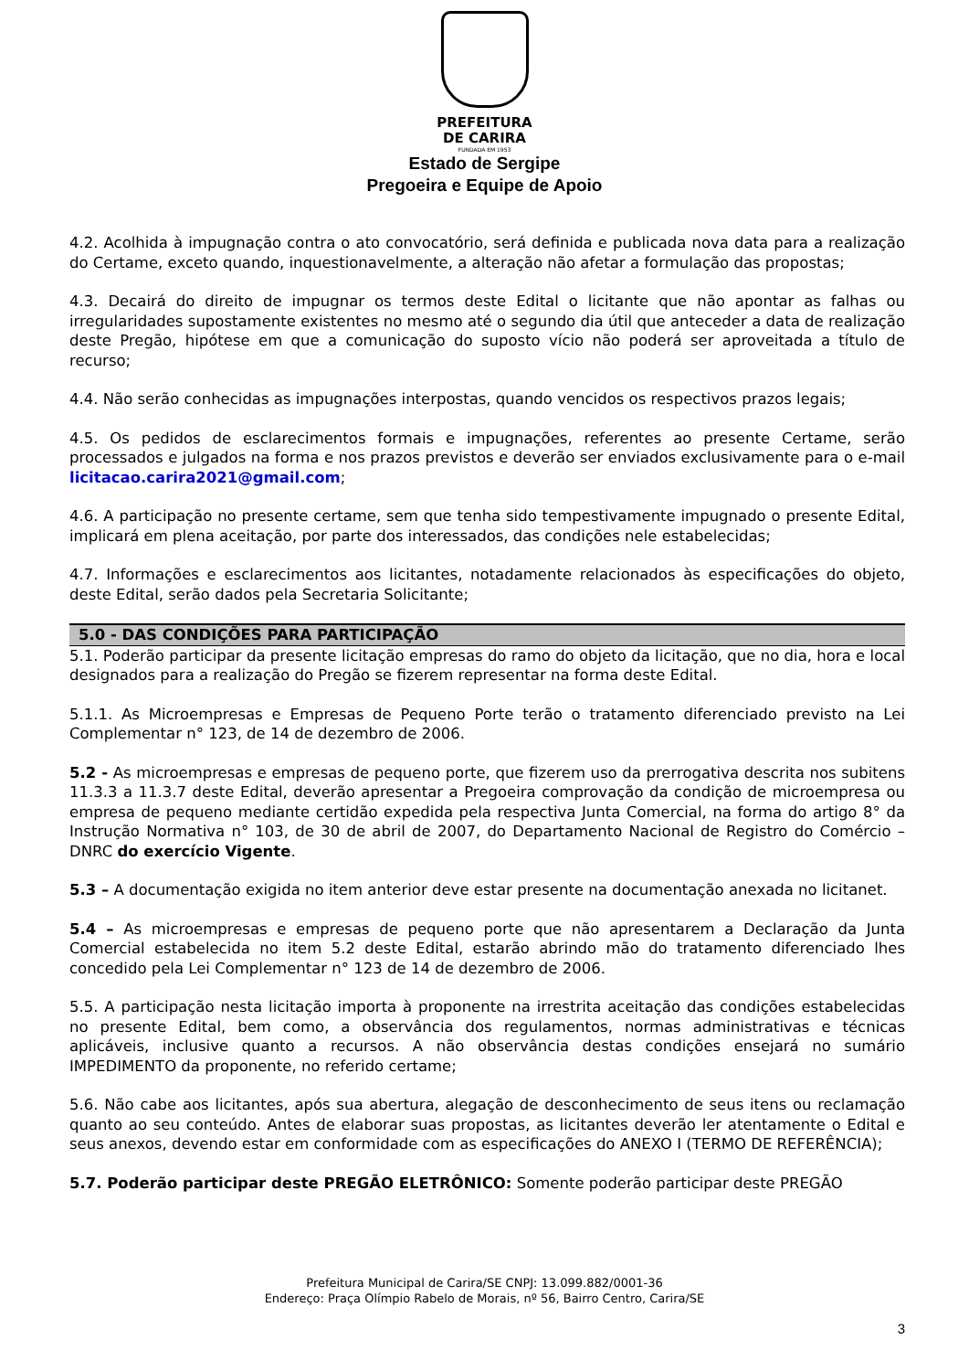PREFEITURA
DE CARIRA
FUNDADA EM 1953
Estado de Sergipe
Pregoeira e Equipe de Apoio
4.2. Acolhida à impugnação contra o ato convocatório, será definida e publicada nova data para a realização do Certame, exceto quando, inquestionavelmente, a alteração não afetar a formulação das propostas;
4.3. Decairá do direito de impugnar os termos deste Edital o licitante que não apontar as falhas ou irregularidades supostamente existentes no mesmo até o segundo dia útil que anteceder a data de realização deste Pregão, hipótese em que a comunicação do suposto vício não poderá ser aproveitada a título de recurso;
4.4. Não serão conhecidas as impugnações interpostas, quando vencidos os respectivos prazos legais;
4.5. Os pedidos de esclarecimentos formais e impugnações, referentes ao presente Certame, serão processados e julgados na forma e nos prazos previstos e deverão ser enviados exclusivamente para o e-mail licitacao.carira2021@gmail.com;
4.6. A participação no presente certame, sem que tenha sido tempestivamente impugnado o presente Edital, implicará em plena aceitação, por parte dos interessados, das condições nele estabelecidas;
4.7. Informações e esclarecimentos aos licitantes, notadamente relacionados às especificações do objeto, deste Edital, serão dados pela Secretaria Solicitante;
5.0 - DAS CONDIÇÕES PARA PARTICIPAÇÃO
5.1. Poderão participar da presente licitação empresas do ramo do objeto da licitação, que no dia, hora e local designados para a realização do Pregão se fizerem representar na forma deste Edital.
5.1.1. As Microempresas e Empresas de Pequeno Porte terão o tratamento diferenciado previsto na Lei Complementar n° 123, de 14 de dezembro de 2006.
5.2 - As microempresas e empresas de pequeno porte, que fizerem uso da prerrogativa descrita nos subitens 11.3.3 a 11.3.7 deste Edital, deverão apresentar a Pregoeira comprovação da condição de microempresa ou empresa de pequeno mediante certidão expedida pela respectiva Junta Comercial, na forma do artigo 8° da Instrução Normativa n° 103, de 30 de abril de 2007, do Departamento Nacional de Registro do Comércio – DNRC do exercício Vigente.
5.3 – A documentação exigida no item anterior deve estar presente na documentação anexada no licitanet.
5.4 – As microempresas e empresas de pequeno porte que não apresentarem a Declaração da Junta Comercial estabelecida no item 5.2 deste Edital, estarão abrindo mão do tratamento diferenciado lhes concedido pela Lei Complementar n° 123 de 14 de dezembro de 2006.
5.5. A participação nesta licitação importa à proponente na irrestrita aceitação das condições estabelecidas no presente Edital, bem como, a observância dos regulamentos, normas administrativas e técnicas aplicáveis, inclusive quanto a recursos. A não observância destas condições ensejará no sumário IMPEDIMENTO da proponente, no referido certame;
5.6. Não cabe aos licitantes, após sua abertura, alegação de desconhecimento de seus itens ou reclamação quanto ao seu conteúdo. Antes de elaborar suas propostas, as licitantes deverão ler atentamente o Edital e seus anexos, devendo estar em conformidade com as especificações do ANEXO I (TERMO DE REFERÊNCIA);
5.7. Poderão participar deste PREGÃO ELETRÔNICO: Somente poderão participar deste PREGÃO
Prefeitura Municipal de Carira/SE CNPJ: 13.099.882/0001-36
Endereço: Praça Olímpio Rabelo de Morais, nº 56, Bairro Centro, Carira/SE
3